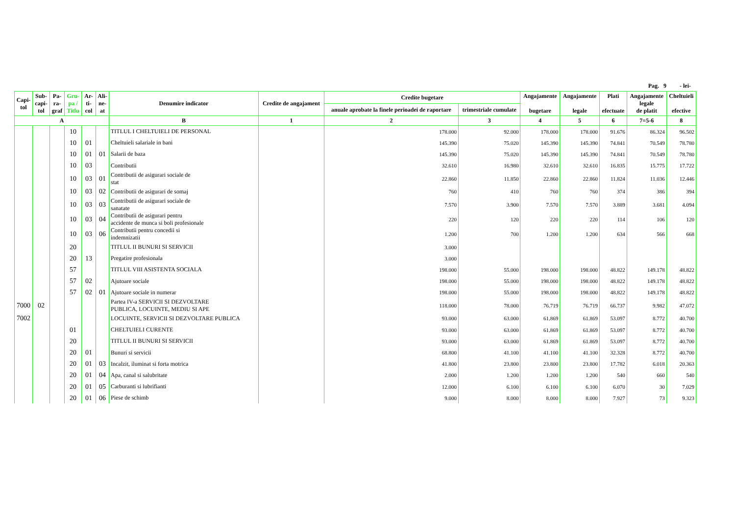Pag. 9 - lei-
| Capi- tol | Sub- capi- tol | Pa- ra- graf | Gru- pa / Titlu | Ar- ti- col | Ali- ne- at | Denumire indicator | Credite de angajament | Credite bugetare | | Angajamente bugetare | Angajamente legale | Plati efectuate | Angajamente legale de platit | Cheltuieli efective |
| --- | --- | --- | --- | --- | --- | --- | --- | --- | --- | --- | --- | --- | --- | --- |
| | | | | | | | | anuale aprobate la finele perioadei de raportare | trimestriale cumulate | | | | | |
| A | | | | | | B | 1 | 2 | 3 | 4 | 5 | 6 | 7=5-6 | 8 |
| | | | 10 | | | TITLUL I CHELTUIELI DE PERSONAL | | 178.000 | 92.000 | 178.000 | 178.000 | 91.676 | 86.324 | 96.502 |
| | | | 10 | 01 | | Cheltuieli salariale in bani | | 145.390 | 75.020 | 145.390 | 145.390 | 74.841 | 70.549 | 78.780 |
| | | | 10 | 01 | 01 | Salarii de baza | | 145.390 | 75.020 | 145.390 | 145.390 | 74.841 | 70.549 | 78.780 |
| | | | 10 | 03 | | Contributii | | 32.610 | 16.980 | 32.610 | 32.610 | 16.835 | 15.775 | 17.722 |
| | | | 10 | 03 | 01 | Contributii de asigurari sociale de stat | | 22.860 | 11.850 | 22.860 | 22.860 | 11.824 | 11.036 | 12.446 |
| | | | 10 | 03 | 02 | Contributii de asigurari de somaj | | 760 | 410 | 760 | 760 | 374 | 386 | 394 |
| | | | 10 | 03 | 03 | Contributii de asigurari sociale de sanatate | | 7.570 | 3.900 | 7.570 | 7.570 | 3.889 | 3.681 | 4.094 |
| | | | 10 | 03 | 04 | Contributii de asigurari pentru accidente de munca si boli profesionale | | 220 | 120 | 220 | 220 | 114 | 106 | 120 |
| | | | 10 | 03 | 06 | Contributii pentru concedii si indemnizatii | | 1.200 | 700 | 1.200 | 1.200 | 634 | 566 | 668 |
| | | | 20 | | | TITLUL II BUNURI SI SERVICII | | 3.000 | | | | | | |
| | | | 20 | 13 | | Pregatire profesionala | | 3.000 | | | | | | |
| | | | 57 | | | TITLUL VIII ASISTENTA SOCIALA | | 198.000 | 55.000 | 198.000 | 198.000 | 48.822 | 149.178 | 48.822 |
| | | | 57 | 02 | | Ajutoare sociale | | 198.000 | 55.000 | 198.000 | 198.000 | 48.822 | 149.178 | 48.822 |
| | | | 57 | 02 | 01 | Ajutoare sociale in numerar | | 198.000 | 55.000 | 198.000 | 198.000 | 48.822 | 149.178 | 48.822 |
| 7000 | 02 | | | | | Partea IV-a SERVICII SI DEZVOLTARE PUBLICA, LOCUINTE, MEDIU SI APE | | 118.000 | 78.000 | 76.719 | 76.719 | 66.737 | 9.982 | 47.072 |
| 7002 | | | | | | LOCUINTE, SERVICII SI DEZVOLTARE PUBLICA | | 93.000 | 63.000 | 61.869 | 61.869 | 53.097 | 8.772 | 40.700 |
| | | | 01 | | | CHELTUIELI CURENTE | | 93.000 | 63.000 | 61.869 | 61.869 | 53.097 | 8.772 | 40.700 |
| | | | 20 | | | TITLUL II BUNURI SI SERVICII | | 93.000 | 63.000 | 61.869 | 61.869 | 53.097 | 8.772 | 40.700 |
| | | | 20 | 01 | | Bunuri si servicii | | 68.800 | 41.100 | 41.100 | 41.100 | 32.328 | 8.772 | 40.700 |
| | | | 20 | 01 | 03 | Incalzit, iluminat si forta motrica | | 41.800 | 23.800 | 23.800 | 23.800 | 17.782 | 6.018 | 20.363 |
| | | | 20 | 01 | 04 | Apa, canal si salubritate | | 2.000 | 1.200 | 1.200 | 1.200 | 540 | 660 | 540 |
| | | | 20 | 01 | 05 | Carburanti si lubrifianti | | 12.000 | 6.100 | 6.100 | 6.100 | 6.070 | 30 | 7.029 |
| | | | 20 | 01 | 06 | Piese de schimb | | 9.000 | 8.000 | 8.000 | 8.000 | 7.927 | 73 | 9.323 |